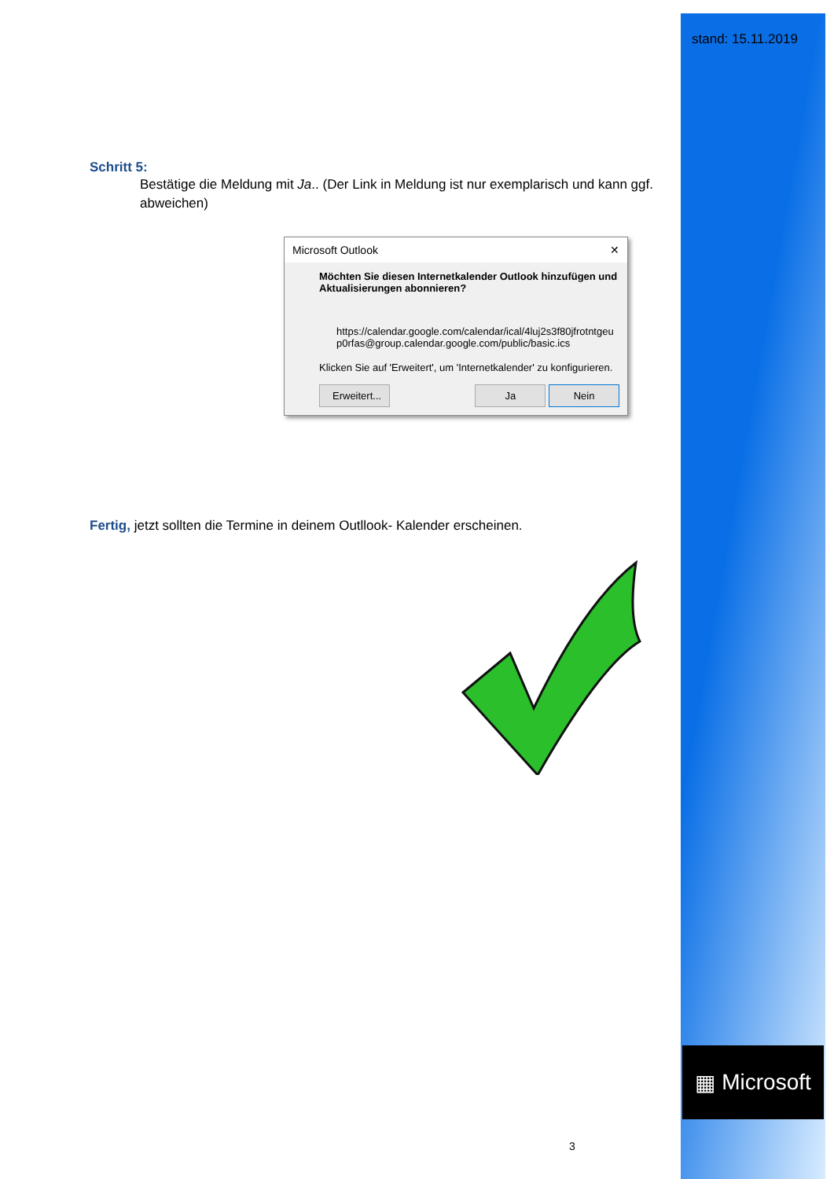stand: 15.11.2019
▦ Microsoft
Schritt 5:
Bestätige die Meldung mit Ja.. (Der Link in Meldung ist nur exemplarisch und kann ggf. abweichen)
Microsoft Outlook ✕
Möchten Sie diesen Internetkalender Outlook hinzufügen und Aktualisierungen abonnieren?
https://calendar.google.com/calendar/ical/4luj2s3f80jfrotntgeu p0rfas@group.calendar.google.com/public/basic.ics
Klicken Sie auf 'Erweitert', um 'Internetkalender' zu konfigurieren.
Erweitert... Ja Nein
Fertig, jetzt sollten die Termine in deinem Outllook- Kalender erscheinen.
3